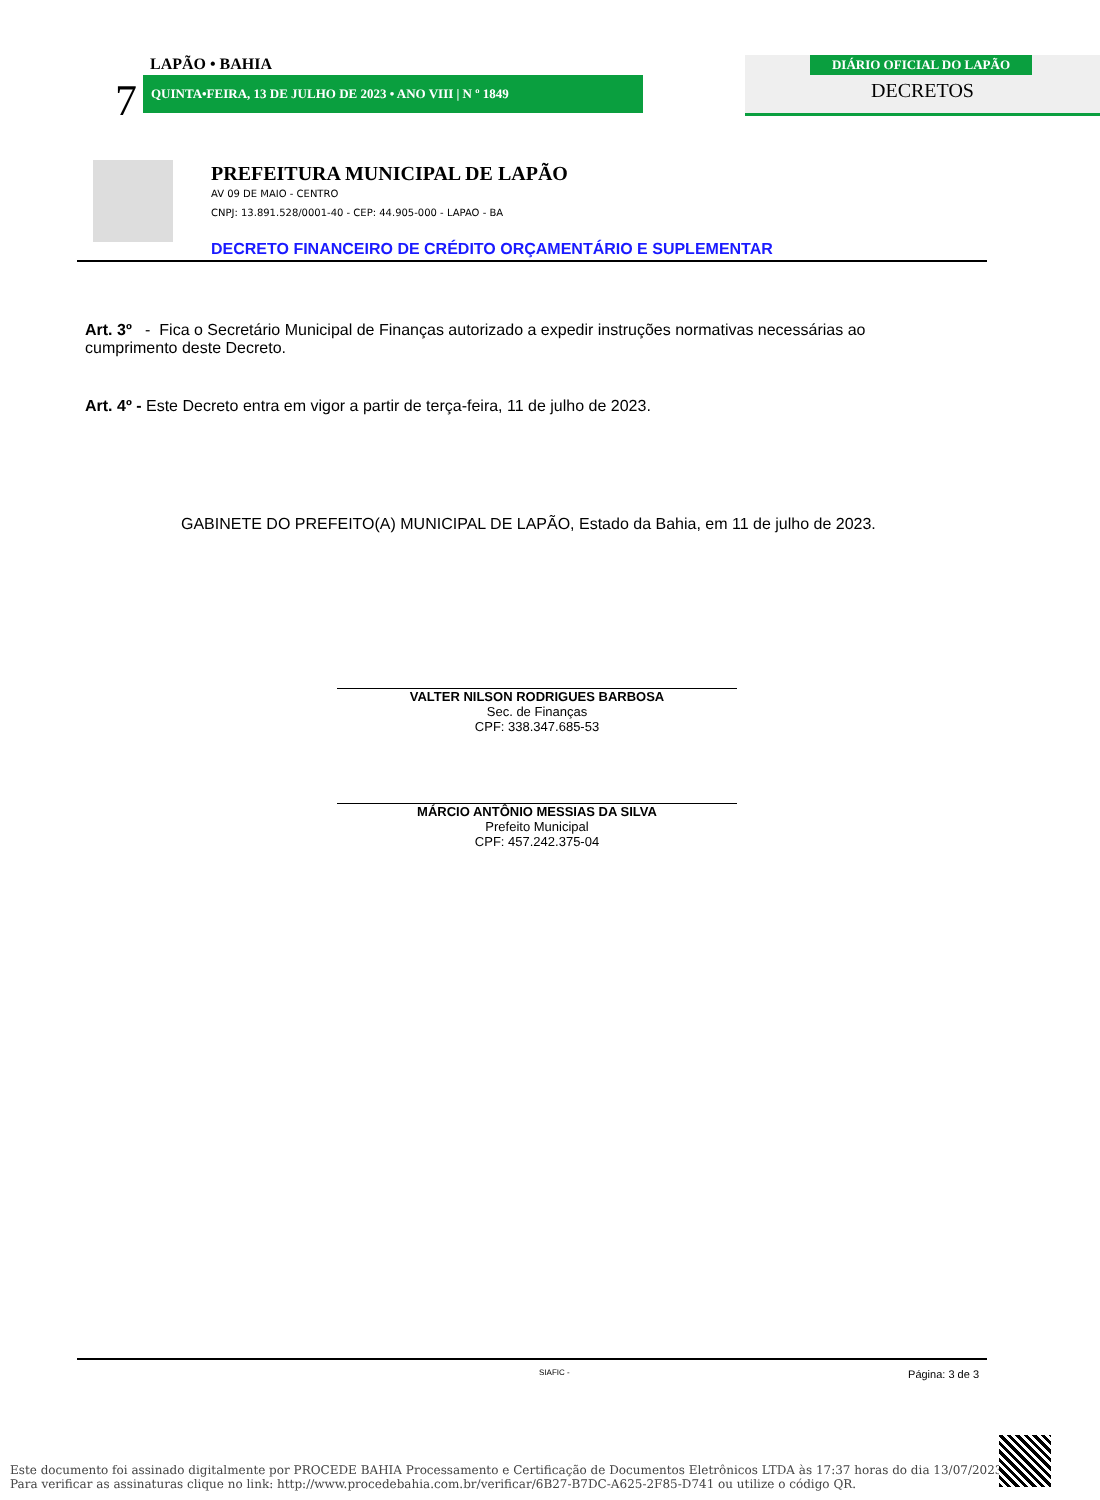LAPÃO • BAHIA
7 QUINTA•FEIRA, 13 DE JULHO DE 2023 • ANO VIII | N º 1849
DIÁRIO OFICIAL DO LAPÃO
DECRETOS
PREFEITURA MUNICIPAL DE LAPÃO
AV 09 DE MAIO - CENTRO
CNPJ: 13.891.528/0001-40 - CEP: 44.905-000 - LAPAO - BA
DECRETO FINANCEIRO DE CRÉDITO ORÇAMENTÁRIO E SUPLEMENTAR
Art. 3º - Fica o Secretário Municipal de Finanças autorizado a expedir instruções normativas necessárias ao cumprimento deste Decreto.
Art. 4º - Este Decreto entra em vigor a partir de terça-feira, 11 de julho de 2023.
GABINETE DO PREFEITO(A) MUNICIPAL DE LAPÃO, Estado da Bahia, em 11 de julho de 2023.
VALTER NILSON RODRIGUES BARBOSA
Sec. de Finanças
CPF: 338.347.685-53
MÁRCIO ANTÔNIO MESSIAS DA SILVA
Prefeito Municipal
CPF: 457.242.375-04
SIAFIC - Página: 3 de 3
Este documento foi assinado digitalmente por PROCEDE BAHIA Processamento e Certificação de Documentos Eletrônicos LTDA às 17:37 horas do dia 13/07/2023.
Para verificar as assinaturas clique no link: http://www.procedebahia.com.br/verificar/6B27-B7DC-A625-2F85-D741 ou utilize o código QR.